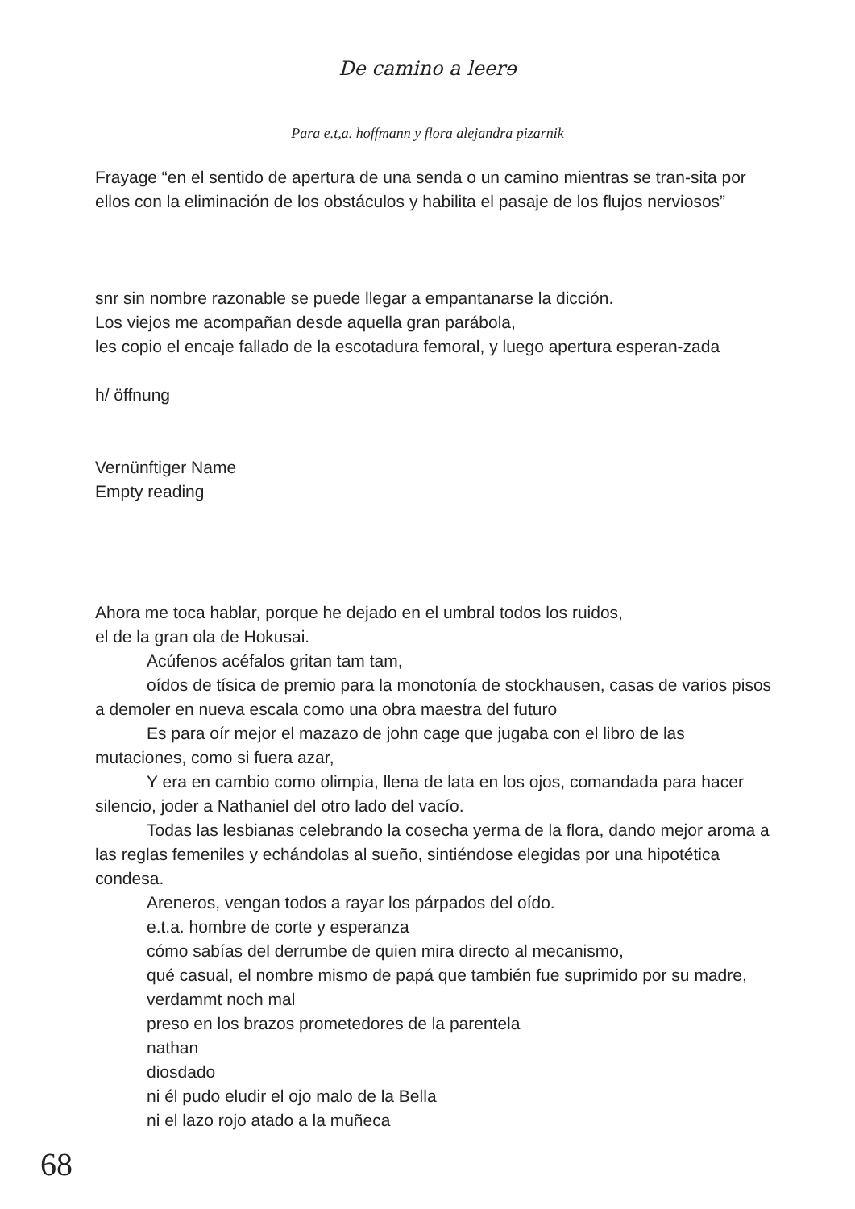De camino a leerɘ
Para e.t,a. hoffmann y flora alejandra pizarnik
Frayage “en el sentido de apertura de una senda o un camino mientras se tran-sita por ellos con la eliminación de los obstáculos y habilita el pasaje de los flujos nerviosos”
snr sin nombre razonable se puede llegar a empantanarse la dicción.
Los viejos me acompañan desde aquella gran parábola,
les copio el encaje fallado de la escotadura femoral, y luego apertura esperan-zada
h/ öffnung
Vernünftiger Name
Empty reading
Ahora me toca hablar, porque he dejado en el umbral todos los ruidos,
el de la gran ola de Hokusai.
Acúfenos acéfalos gritan tam tam,
oídos de tísica de premio para la monotonía de stockhausen, casas de varios pisos a demoler en nueva escala como una obra maestra del futuro
Es para oír mejor el mazazo de john cage que jugaba con el libro de las mutaciones, como si fuera azar,
Y era en cambio como olimpia, llena de lata en los ojos, comandada para hacer silencio, joder a Nathaniel del otro lado del vacío.
Todas las lesbianas celebrando la cosecha yerma de la flora, dando mejor aroma a las reglas femeniles y echándolas al sueño, sintiéndose elegidas por una hipotética condesa.
Areneros, vengan todos a rayar los párpados del oído.
e.t.a. hombre de corte y esperanza
cómo sabías del derrumbe de quien mira directo al mecanismo,
qué casual, el nombre mismo de papá que también fue suprimido por su madre,
verdammt noch mal
preso en los brazos prometedores de la parentela
nathan
diosdado
ni él pudo eludir el ojo malo de la Bella
ni el lazo rojo atado a la muñeca
68